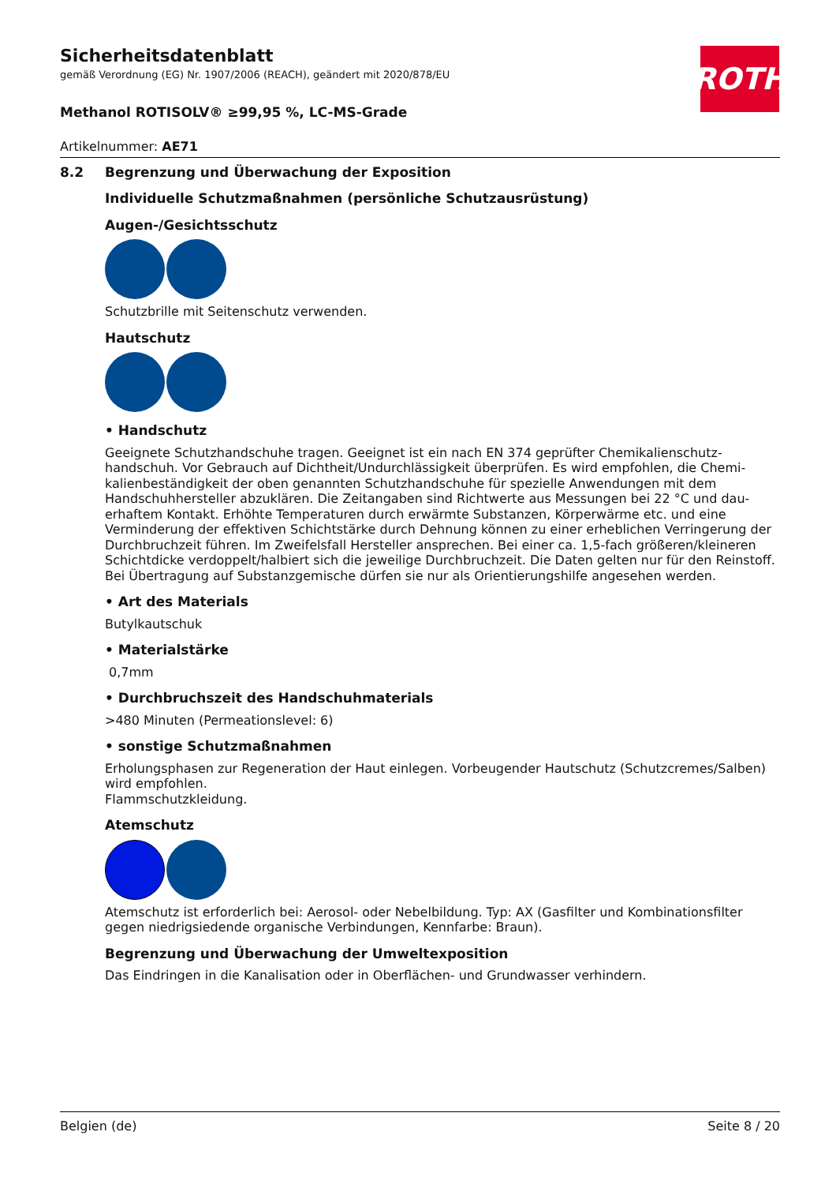ROTH
Sicherheitsdatenblatt
gemäß Verordnung (EG) Nr. 1907/2006 (REACH), geändert mit 2020/878/EU
Methanol ROTISOLV® ≥99,95 %, LC-MS-Grade
Artikelnummer: AE71
8.2 Begrenzung und Überwachung der Exposition
Individuelle Schutzmaßnahmen (persönliche Schutzausrüstung)
Augen-/Gesichtsschutz
Schutzbrille mit Seitenschutz verwenden.
Hautschutz
• Handschutz
Geeignete Schutzhandschuhe tragen. Geeignet ist ein nach EN 374 geprüfter Chemikalienschutz­handschuh. Vor Gebrauch auf Dichtheit/Undurchlässigkeit überprüfen. Es wird empfohlen, die Chemi­kalienbeständigkeit der oben genannten Schutzhandschuhe für spezielle Anwendungen mit dem Handschuhhersteller abzuklären. Die Zeitangaben sind Richtwerte aus Messungen bei 22 °C und dau­erhaftem Kontakt. Erhöhte Temperaturen durch erwärmte Substanzen, Körperwärme etc. und eine Verminderung der effektiven Schichtstärke durch Dehnung können zu einer erheblichen Verringe­rung der Durchbruchzeit führen. Im Zweifelsfall Hersteller ansprechen. Bei einer ca. 1,5-fach größe­ren/kleineren Schichtdicke verdoppelt/halbiert sich die jeweilige Durchbruchzeit. Die Daten gelten nur für den Reinstoff. Bei Übertragung auf Substanzgemische dürfen sie nur als Orientierungshilfe ange­sehen werden.
• Art des Materials
Butylkautschuk
• Materialstärke
0,7mm
• Durchbruchszeit des Handschuhmaterials
>480 Minuten (Permeationslevel: 6)
• sonstige Schutzmaßnahmen
Erholungsphasen zur Regeneration der Haut einlegen. Vorbeugender Hautschutz (Schutzcremes/Sal­ben) wird empfohlen.
Flammschutzkleidung.
Atemschutz
Atemschutz ist erforderlich bei: Aerosol- oder Nebelbildung. Typ: AX (Gasfilter und Kombinationsfilter gegen niedrigsiedende organische Verbindungen, Kennfarbe: Braun).
Begrenzung und Überwachung der Umweltexposition
Das Eindringen in die Kanalisation oder in Oberflächen- und Grundwasser verhindern.
Belgien (de) Seite 8 / 20